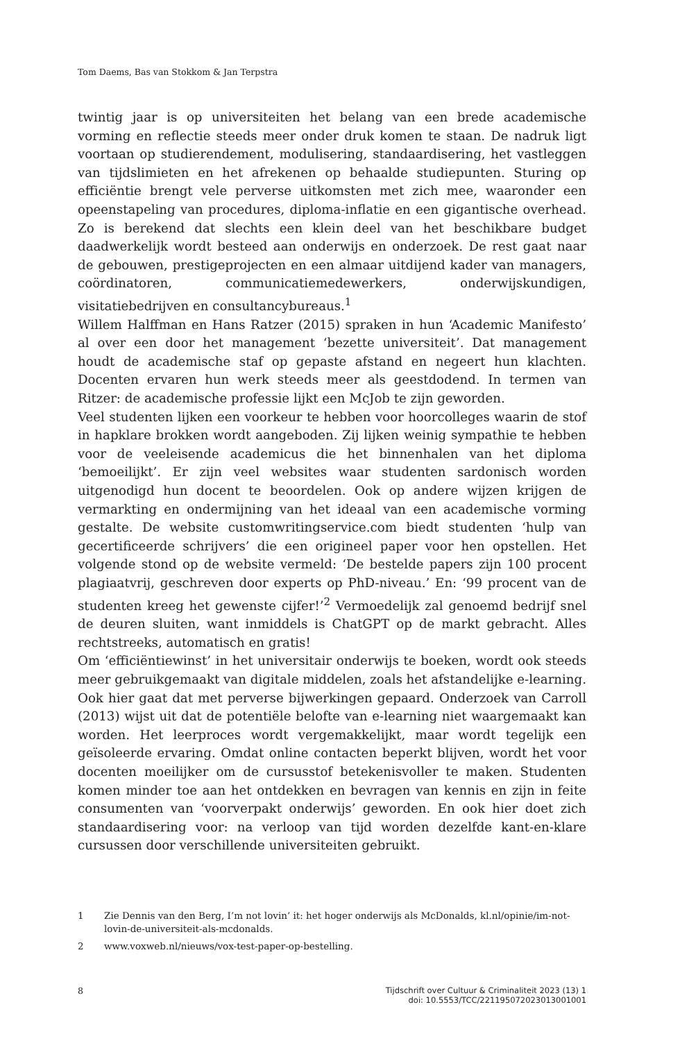Tom Daems, Bas van Stokkom & Jan Terpstra
twintig jaar is op universiteiten het belang van een brede academische vorming en reflectie steeds meer onder druk komen te staan. De nadruk ligt voortaan op studierendement, modulisering, standaardisering, het vastleggen van tijdslimieten en het afrekenen op behaalde studiepunten. Sturing op efficiëntie brengt vele perverse uitkomsten met zich mee, waaronder een opeenstapeling van procedures, diploma-inflatie en een gigantische overhead. Zo is berekend dat slechts een klein deel van het beschikbare budget daadwerkelijk wordt besteed aan onderwijs en onderzoek. De rest gaat naar de gebouwen, prestigeprojecten en een almaar uitdijend kader van managers, coördinatoren, communicatiemedewerkers, onderwijskundigen, visitatiebedrijven en consultancybureaus.<sup>1</sup>
Willem Halffman en Hans Ratzer (2015) spraken in hun ‘Academic Manifesto’ al over een door het management ‘bezette universiteit’. Dat management houdt de academische staf op gepaste afstand en negeert hun klachten. Docenten ervaren hun werk steeds meer als geestdodend. In termen van Ritzer: de academische professie lijkt een McJob te zijn geworden.
Veel studenten lijken een voorkeur te hebben voor hoorcolleges waarin de stof in hapklare brokken wordt aangeboden. Zij lijken weinig sympathie te hebben voor de veeleisende academicus die het binnenhalen van het diploma ‘bemoeilijkt’. Er zijn veel websites waar studenten sardonisch worden uitgenodigd hun docent te beoordelen. Ook op andere wijzen krijgen de vermarkting en ondermijning van het ideaal van een academische vorming gestalte. De website customwritingservice.com biedt studenten ‘hulp van gecertificeerde schrijvers’ die een origineel paper voor hen opstellen. Het volgende stond op de website vermeld: ‘De bestelde papers zijn 100 procent plagiaatvrij, geschreven door experts op PhD-niveau.’ En: ‘99 procent van de studenten kreeg het gewenste cijfer!’<sup>2</sup> Vermoedelijk zal genoemd bedrijf snel de deuren sluiten, want inmiddels is ChatGPT op de markt gebracht. Alles rechtstreeks, automatisch en gratis!
Om ‘efficiëntiewinst’ in het universitair onderwijs te boeken, wordt ook steeds meer gebruikgemaakt van digitale middelen, zoals het afstandelijke e-learning. Ook hier gaat dat met perverse bijwerkingen gepaard. Onderzoek van Carroll (2013) wijst uit dat de potentiële belofte van e-learning niet waargemaakt kan worden. Het leerproces wordt vergemakkelijkt, maar wordt tegelijk een geïsoleerde ervaring. Omdat online contacten beperkt blijven, wordt het voor docenten moeilijker om de cursusstof betekenisvoller te maken. Studenten komen minder toe aan het ontdekken en bevragen van kennis en zijn in feite consumenten van ‘voorverpakt onderwijs’ geworden. En ook hier doet zich standaardisering voor: na verloop van tijd worden dezelfde kant-en-klare cursussen door verschillende universiteiten gebruikt.
1 Zie Dennis van den Berg, I’m not lovin’ it: het hoger onderwijs als McDonalds, kl.nl/opinie/im-not-lovin-de-universiteit-als-mcdonalds.
2 www.voxweb.nl/nieuws/vox-test-paper-op-bestelling.
8 Tijdschrift over Cultuur & Criminaliteit 2023 (13) 1
doi: 10.5553/TCC/221195072023013001001